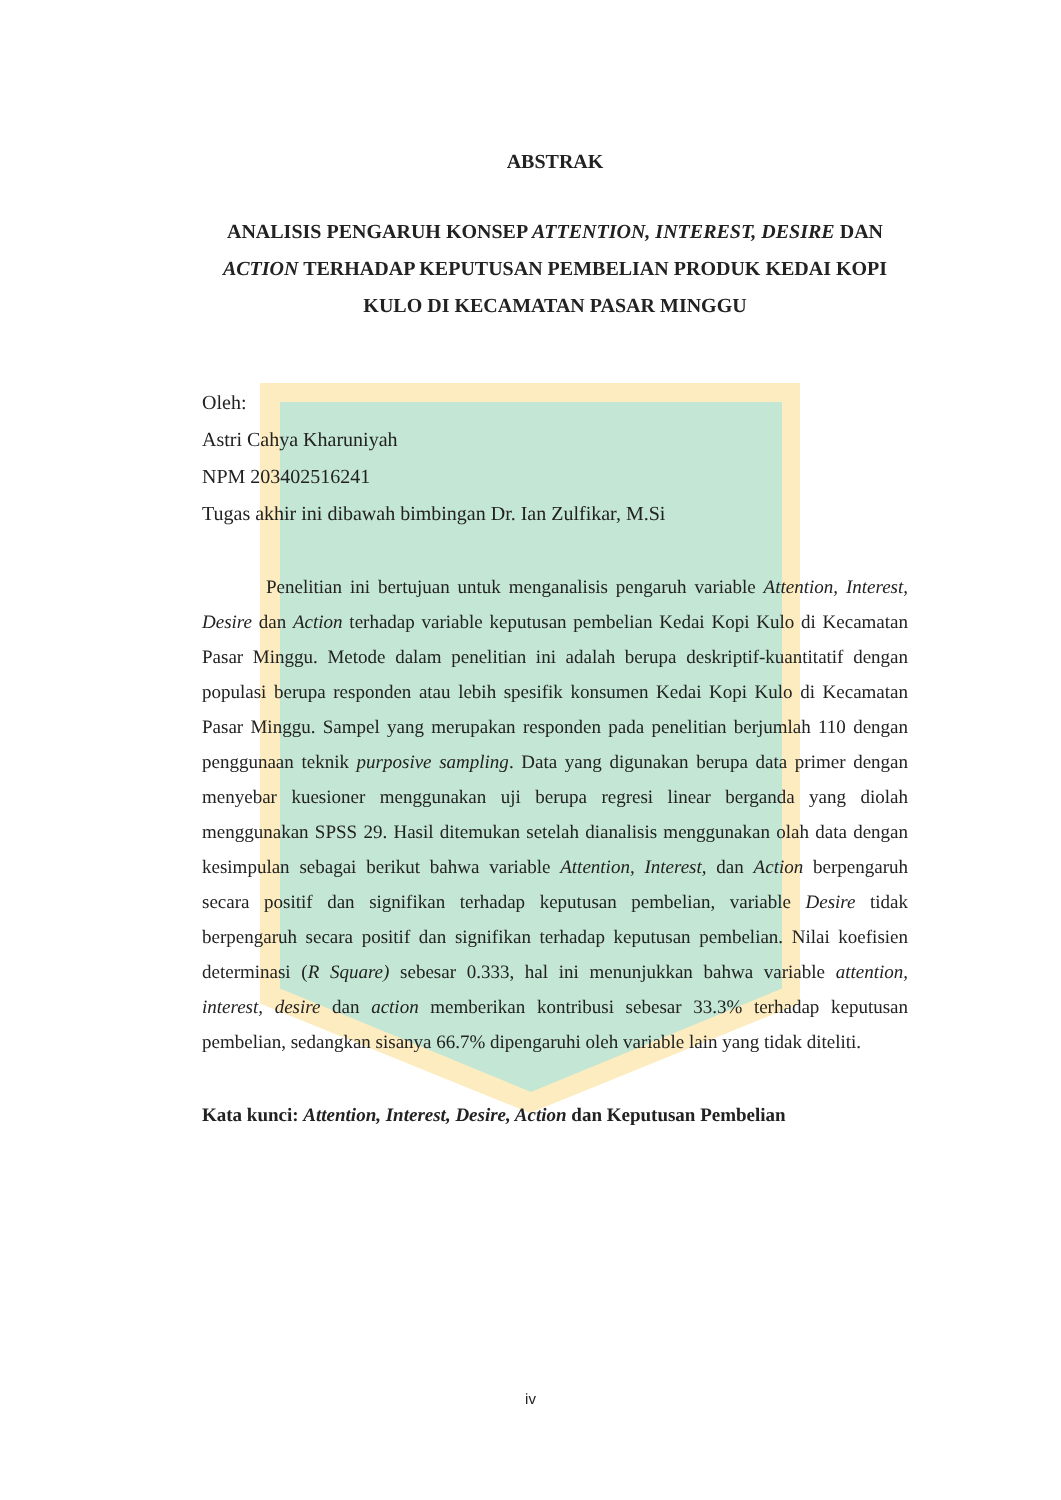ABSTRAK
ANALISIS PENGARUH KONSEP ATTENTION, INTEREST, DESIRE DAN ACTION TERHADAP KEPUTUSAN PEMBELIAN PRODUK KEDAI KOPI KULO DI KECAMATAN PASAR MINGGU
Oleh:
Astri Cahya Kharuniyah
NPM 203402516241
Tugas akhir ini dibawah bimbingan Dr. Ian Zulfikar, M.Si
Penelitian ini bertujuan untuk menganalisis pengaruh variable Attention, Interest, Desire dan Action terhadap variable keputusan pembelian Kedai Kopi Kulo di Kecamatan Pasar Minggu. Metode dalam penelitian ini adalah berupa deskriptif-kuantitatif dengan populasi berupa responden atau lebih spesifik konsumen Kedai Kopi Kulo di Kecamatan Pasar Minggu. Sampel yang merupakan responden pada penelitian berjumlah 110 dengan penggunaan teknik purposive sampling. Data yang digunakan berupa data primer dengan menyebar kuesioner menggunakan uji berupa regresi linear berganda yang diolah menggunakan SPSS 29. Hasil ditemukan setelah dianalisis menggunakan olah data dengan kesimpulan sebagai berikut bahwa variable Attention, Interest, dan Action berpengaruh secara positif dan signifikan terhadap keputusan pembelian, variable Desire tidak berpengaruh secara positif dan signifikan terhadap keputusan pembelian. Nilai koefisien determinasi (R Square) sebesar 0.333, hal ini menunjukkan bahwa variable attention, interest, desire dan action memberikan kontribusi sebesar 33.3% terhadap keputusan pembelian, sedangkan sisanya 66.7% dipengaruhi oleh variable lain yang tidak diteliti.
Kata kunci: Attention, Interest, Desire, Action dan Keputusan Pembelian
iv